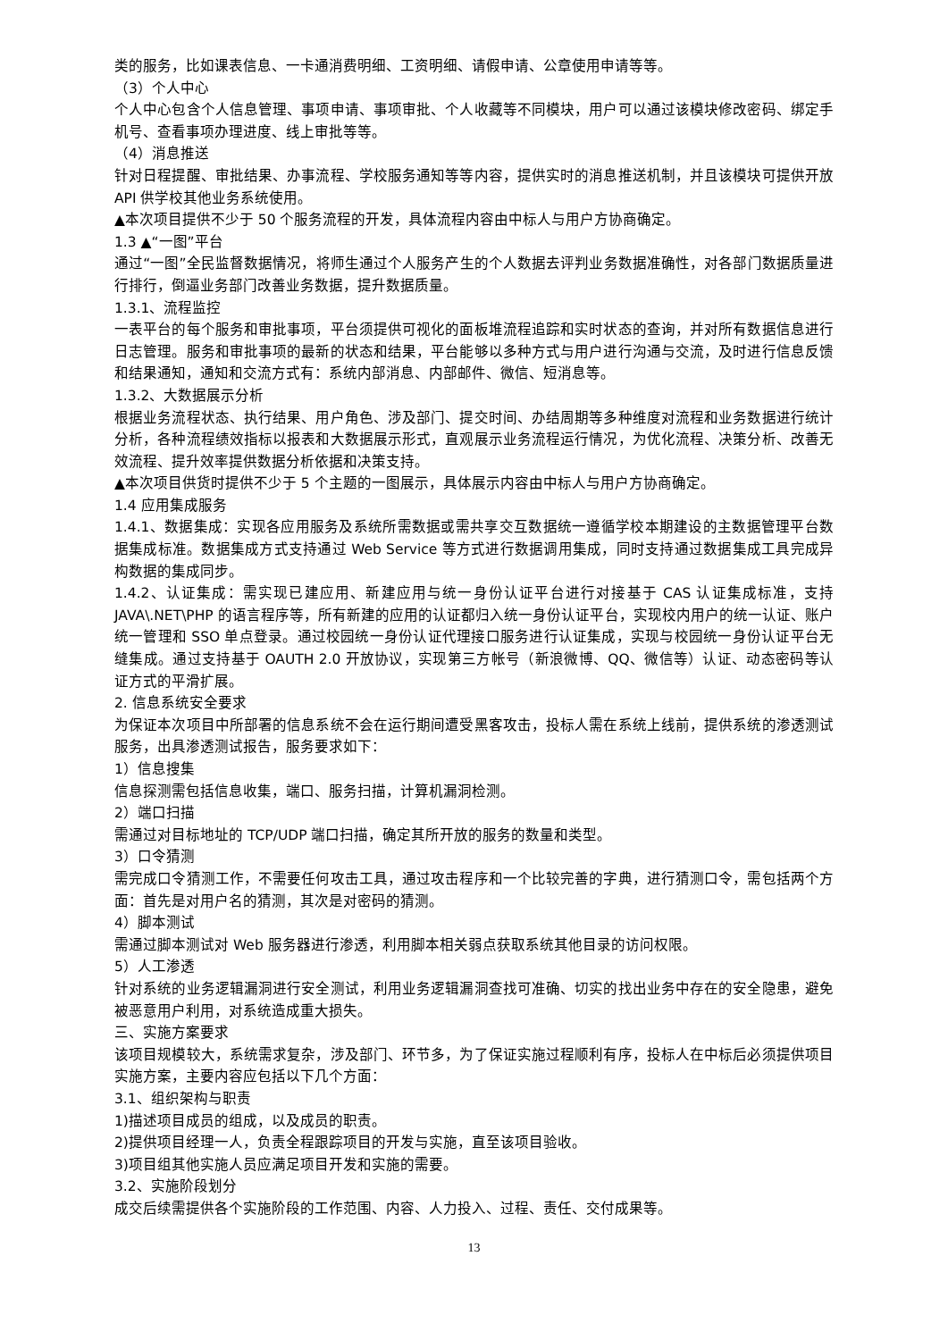类的服务，比如课表信息、一卡通消费明细、工资明细、请假申请、公章使用申请等等。
（3）个人中心
个人中心包含个人信息管理、事项申请、事项审批、个人收藏等不同模块，用户可以通过该模块修改密码、绑定手机号、查看事项办理进度、线上审批等等。
（4）消息推送
针对日程提醒、审批结果、办事流程、学校服务通知等等内容，提供实时的消息推送机制，并且该模块可提供开放 API 供学校其他业务系统使用。
▲本次项目提供不少于 50 个服务流程的开发，具体流程内容由中标人与用户方协商确定。
1.3 ▲“一图”平台
通过“一图”全民监督数据情况，将师生通过个人服务产生的个人数据去评判业务数据准确性，对各部门数据质量进行排行，倒逼业务部门改善业务数据，提升数据质量。
1.3.1、流程监控
一表平台的每个服务和审批事项，平台须提供可视化的面板堆流程追踪和实时状态的查询，并对所有数据信息进行日志管理。服务和审批事项的最新的状态和结果，平台能够以多种方式与用户进行沟通与交流，及时进行信息反馈和结果通知，通知和交流方式有：系统内部消息、内部邮件、微信、短消息等。
1.3.2、大数据展示分析
根据业务流程状态、执行结果、用户角色、涉及部门、提交时间、办结周期等多种维度对流程和业务数据进行统计分析，各种流程绩效指标以报表和大数据展示形式，直观展示业务流程运行情况，为优化流程、决策分析、改善无效流程、提升效率提供数据分析依据和决策支持。
▲本次项目供货时提供不少于 5 个主题的一图展示，具体展示内容由中标人与用户方协商确定。
1.4 应用集成服务
1.4.1、数据集成：实现各应用服务及系统所需数据或需共享交互数据统一遵循学校本期建设的主数据管理平台数据集成标准。数据集成方式支持通过 Web Service 等方式进行数据调用集成，同时支持通过数据集成工具完成异构数据的集成同步。
1.4.2、认证集成：需实现已建应用、新建应用与统一身份认证平台进行对接基于 CAS 认证集成标准，支持 JAVA\.NET\PHP 的语言程序等，所有新建的应用的认证都归入统一身份认证平台，实现校内用户的统一认证、账户统一管理和 SSO 单点登录。通过校园统一身份认证代理接口服务进行认证集成，实现与校园统一身份认证平台无缝集成。通过支持基于 OAUTH 2.0 开放协议，实现第三方帐号（新浪微博、QQ、微信等）认证、动态密码等认证方式的平滑扩展。
2. 信息系统安全要求
为保证本次项目中所部署的信息系统不会在运行期间遭受黑客攻击，投标人需在系统上线前，提供系统的渗透测试服务，出具渗透测试报告，服务要求如下：
1）信息搜集
信息探测需包括信息收集，端口、服务扫描，计算机漏洞检测。
2）端口扫描
需通过对目标地址的 TCP/UDP 端口扫描，确定其所开放的服务的数量和类型。
3）口令猜测
需完成口令猜测工作，不需要任何攻击工具，通过攻击程序和一个比较完善的字典，进行猜测口令，需包括两个方面：首先是对用户名的猜测，其次是对密码的猜测。
4）脚本测试
需通过脚本测试对 Web 服务器进行渗透，利用脚本相关弱点获取系统其他目录的访问权限。
5）人工渗透
针对系统的业务逻辑漏洞进行安全测试，利用业务逻辑漏洞查找可准确、切实的找出业务中存在的安全隐患，避免被恶意用户利用，对系统造成重大损失。
三、实施方案要求
该项目规模较大，系统需求复杂，涉及部门、环节多，为了保证实施过程顺利有序，投标人在中标后必须提供项目实施方案，主要内容应包括以下几个方面：
3.1、组织架构与职责
1)描述项目成员的组成，以及成员的职责。
2)提供项目经理一人，负责全程跟踪项目的开发与实施，直至该项目验收。
3)项目组其他实施人员应满足项目开发和实施的需要。
3.2、实施阶段划分
成交后续需提供各个实施阶段的工作范围、内容、人力投入、过程、责任、交付成果等。
13